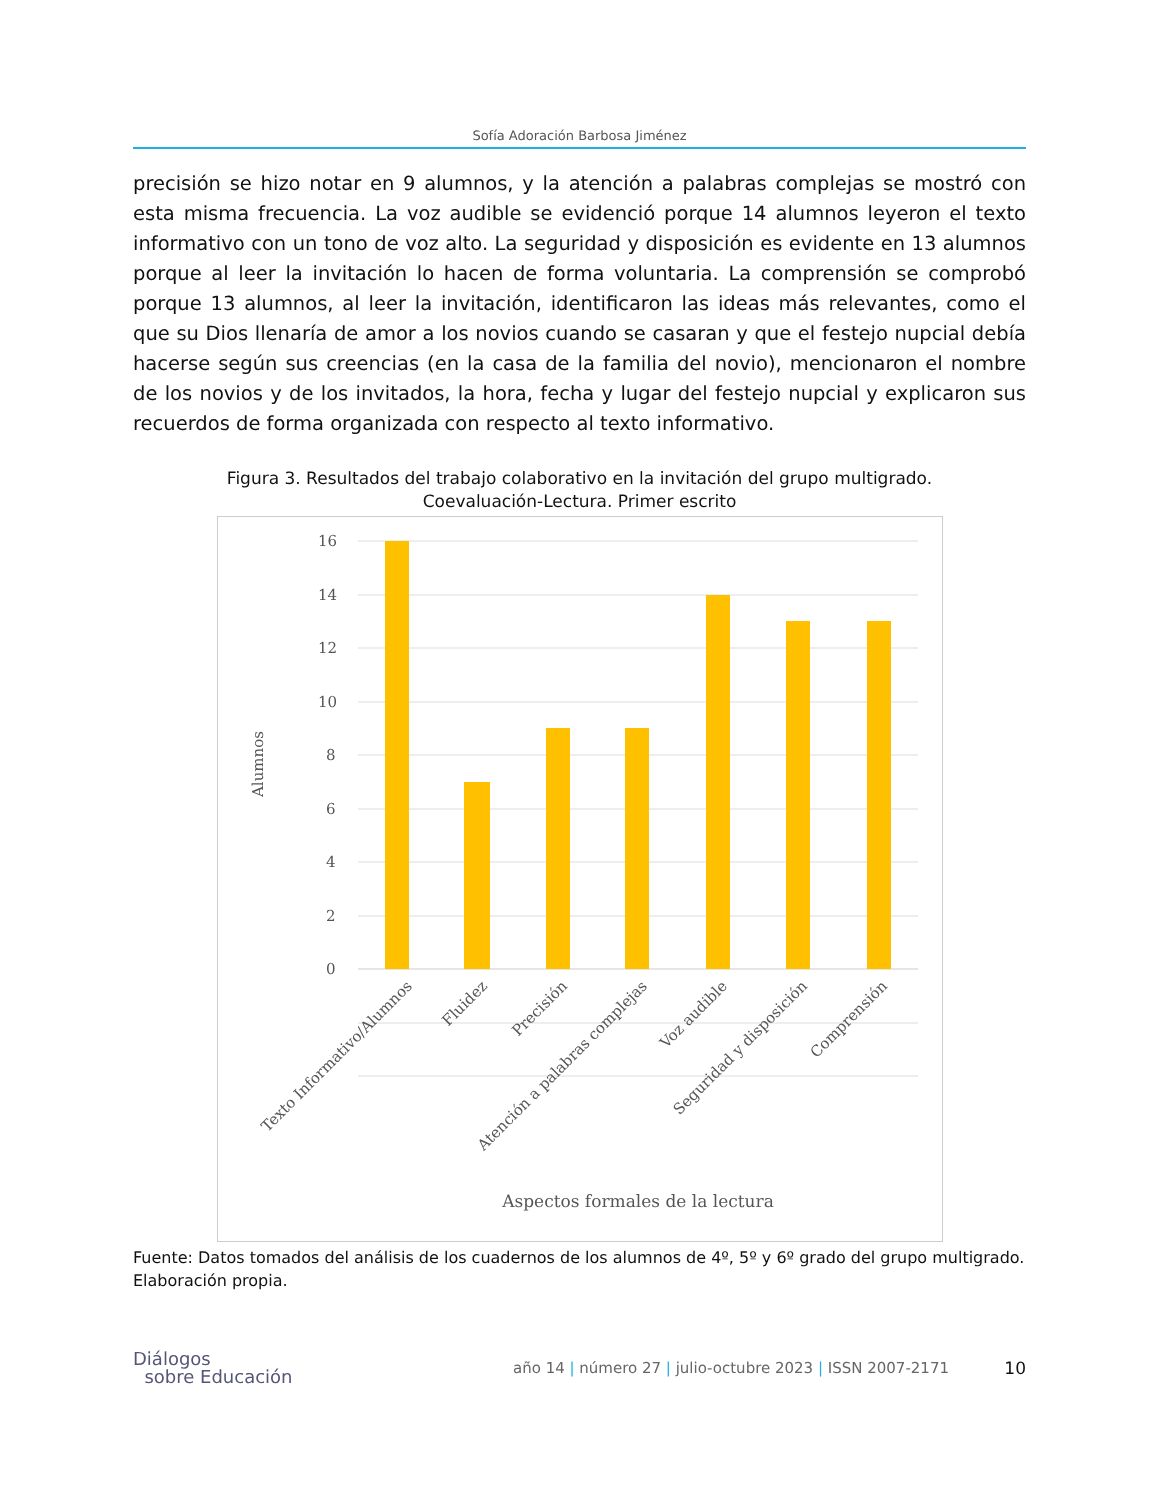Sofía Adoración Barbosa Jiménez
precisión se hizo notar en 9 alumnos, y la atención a palabras complejas se mostró con esta misma frecuencia. La voz audible se evidenció porque 14 alumnos leyeron el texto informativo con un tono de voz alto. La seguridad y disposición es evidente en 13 alumnos porque al leer la invitación lo hacen de forma voluntaria. La comprensión se comprobó porque 13 alumnos, al leer la invitación, identificaron las ideas más relevantes, como el que su Dios llenaría de amor a los novios cuando se casaran y que el festejo nupcial debía hacerse según sus creencias (en la casa de la familia del novio), mencionaron el nombre de los novios y de los invitados, la hora, fecha y lugar del festejo nupcial y explicaron sus recuerdos de forma organizada con respecto al texto informativo.
Figura 3. Resultados del trabajo colaborativo en la invitación del grupo multigrado.
Coevaluación-Lectura. Primer escrito
16
14
12
10
8
6
4
2
0
Alumnos
Texto Informativo/Alumnos
Fluidez
Precisión
Atención a palabras complejas
Voz audible
Seguridad y disposición
Comprensión
Aspectos formales de la lectura
Fuente: Datos tomados del análisis de los cuadernos de los alumnos de 4º, 5º y 6º grado del grupo multigrado. Elaboración propia.
Diálogos
sobre Educación
año 14 | número 27 | julio-octubre 2023 | ISSN 2007-2171
10